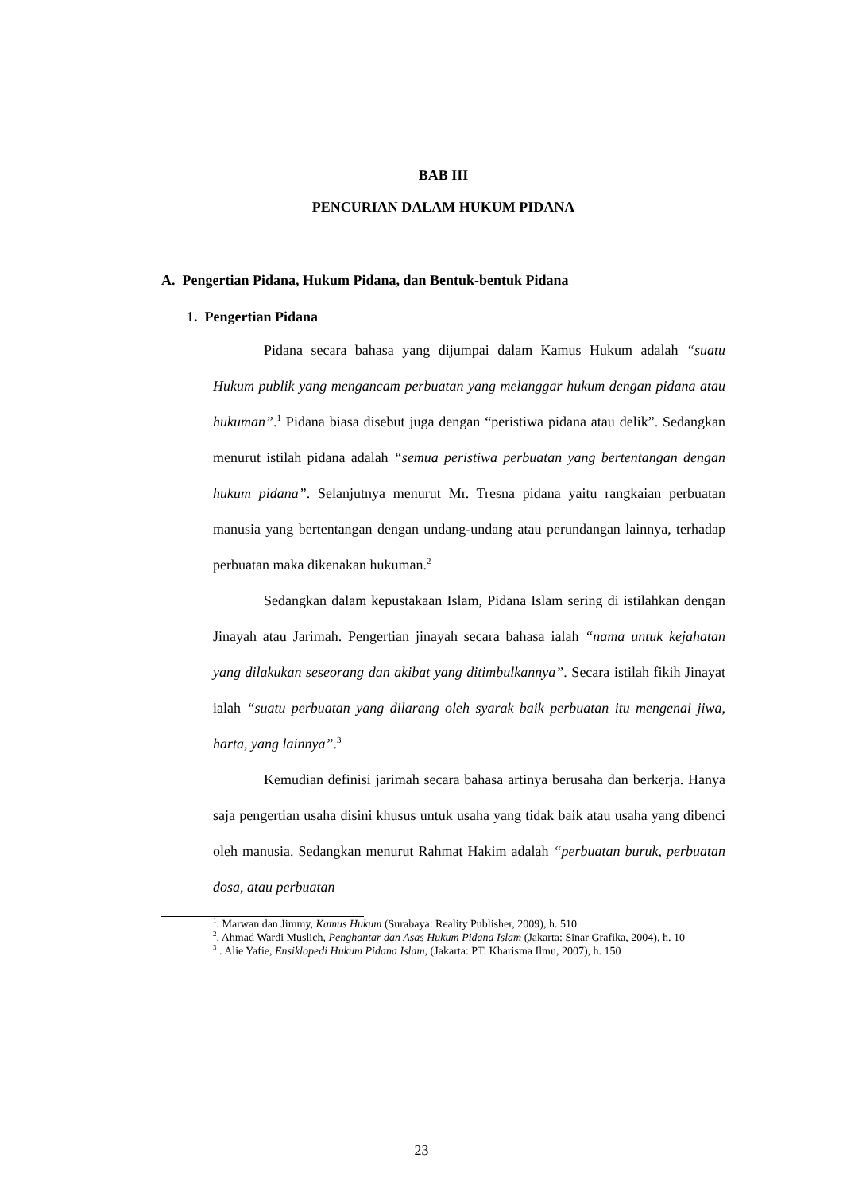BAB III
PENCURIAN DALAM HUKUM PIDANA
A. Pengertian Pidana, Hukum Pidana, dan Bentuk-bentuk Pidana
1. Pengertian Pidana
Pidana secara bahasa yang dijumpai dalam Kamus Hukum adalah “suatu Hukum publik yang mengancam perbuatan yang melanggar hukum dengan pidana atau hukuman”.<sup>1</sup> Pidana biasa disebut juga dengan “peristiwa pidana atau delik”. Sedangkan menurut istilah pidana adalah “semua peristiwa perbuatan yang bertentangan dengan hukum pidana”. Selanjutnya menurut Mr. Tresna pidana yaitu rangkaian perbuatan manusia yang bertentangan dengan undang-undang atau perundangan lainnya, terhadap perbuatan maka dikenakan hukuman.<sup>2</sup>
Sedangkan dalam kepustakaan Islam, Pidana Islam sering di istilahkan dengan Jinayah atau Jarimah. Pengertian jinayah secara bahasa ialah “nama untuk kejahatan yang dilakukan seseorang dan akibat yang ditimbulkannya”. Secara istilah fikih Jinayat ialah “suatu perbuatan yang dilarang oleh syarak baik perbuatan itu mengenai jiwa, harta, yang lainnya”.<sup>3</sup>
Kemudian definisi jarimah secara bahasa artinya berusaha dan berkerja. Hanya saja pengertian usaha disini khusus untuk usaha yang tidak baik atau usaha yang dibenci oleh manusia. Sedangkan menurut Rahmat Hakim adalah “perbuatan buruk, perbuatan dosa, atau perbuatan
<sup>1</sup>. Marwan dan Jimmy, Kamus Hukum (Surabaya: Reality Publisher, 2009), h. 510
<sup>2</sup>. Ahmad Wardi Muslich, Penghantar dan Asas Hukum Pidana Islam (Jakarta: Sinar Grafika, 2004), h. 10
<sup>3</sup> . Alie Yafie, Ensiklopedi Hukum Pidana Islam, (Jakarta: PT. Kharisma Ilmu, 2007), h. 150
23